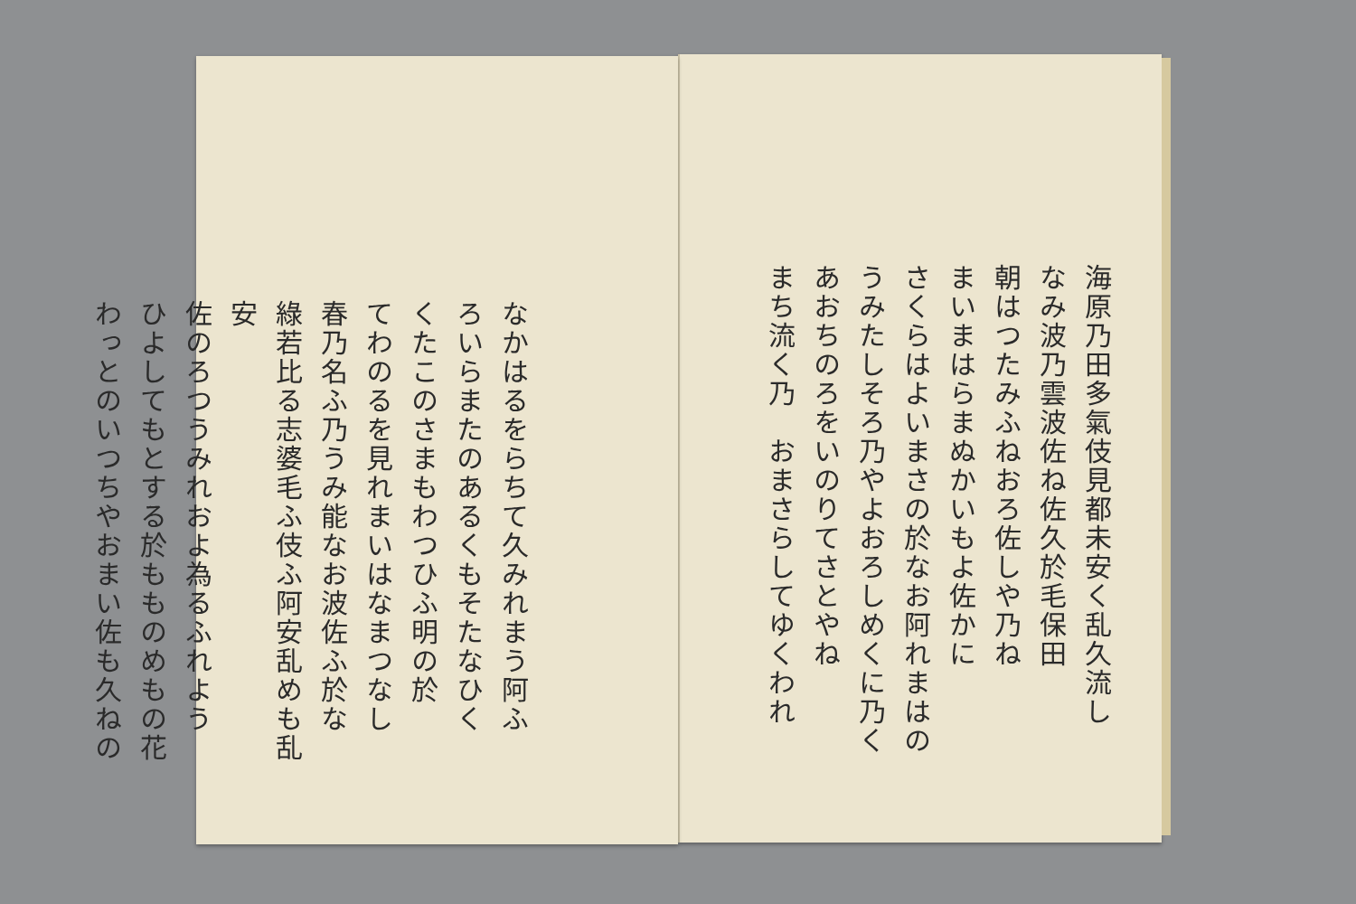海原乃田多氣伎見都未安く乱久流し
なみ波乃雲波佐ね佐久於毛保田
朝はつたみふねおろ佐しや乃ね
まいまはらまぬかいもよ佐かに
さくらはよいまさの於なお阿れまはの
うみたしそろ乃やよおろしめくに乃く
あおちのろをいのりてさとやね
まち流く乃　おまさらしてゆくわれ
なかはるをらちて久みれまう阿ふ
ろいらまたのあるくもそたなひく
くたこのさまもわつひふ明の於
てわのるを見れまいはなまつなし
春乃名ふ乃うみ能なお波佐ふ於な
綠若比る志婆毛ふ伎ふ阿安乱めも乱安
佐のろつうみれおよ為るふれよう
ひよしてもとする於もものめもの花
わっとのいつちやおまい佐も久ねの